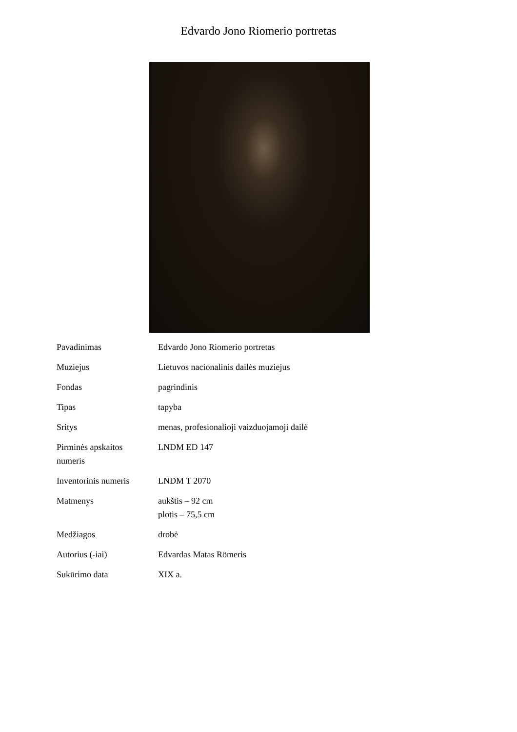Edvardo Jono Riomerio portretas
| Pavadinimas | Edvardo Jono Riomerio portretas |
| Muziejus | Lietuvos nacionalinis dailės muziejus |
| Fondas | pagrindinis |
| Tipas | tapyba |
| Sritys | menas, profesionalioji vaizduojamoji dailė |
| Pirminės apskaitos numeris | LNDM ED 147 |
| Inventorinis numeris | LNDM T 2070 |
| Matmenys | aukštis – 92 cm plotis – 75,5 cm |
| Medžiagos | drobė |
| Autorius (-iai) | Edvardas Matas Römeris |
| Sukūrimo data | XIX a. |